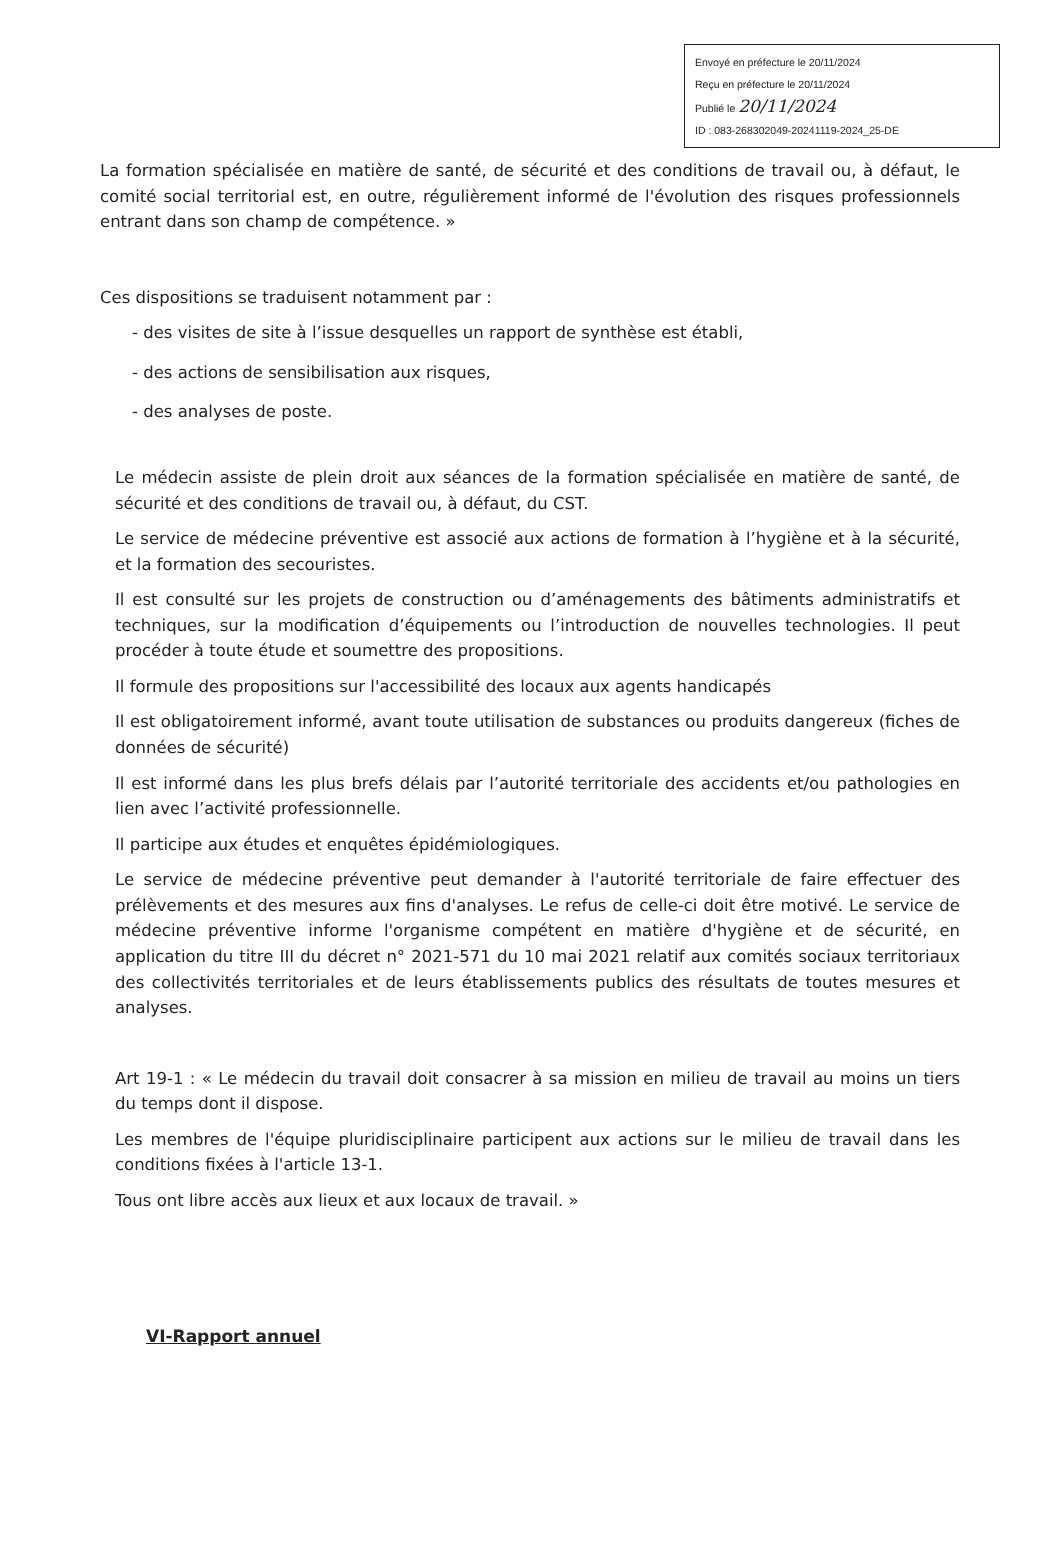Envoyé en préfecture le 20/11/2024
Reçu en préfecture le 20/11/2024
Publié le 20/11/2024
ID : 083-268302049-20241119-2024_25-DE
La formation spécialisée en matière de santé, de sécurité et des conditions de travail ou, à défaut, le comité social territorial est, en outre, régulièrement informé de l'évolution des risques professionnels entrant dans son champ de compétence. »
Ces dispositions se traduisent notamment par :
- des visites de site à l’issue desquelles un rapport de synthèse est établi,
- des actions de sensibilisation aux risques,
- des analyses de poste.
Le médecin assiste de plein droit aux séances de la formation spécialisée en matière de santé, de sécurité et des conditions de travail ou, à défaut, du CST.
Le service de médecine préventive est associé aux actions de formation à l’hygiène et à la sécurité, et la formation des secouristes.
Il est consulté sur les projets de construction ou d’aménagements des bâtiments administratifs et techniques, sur la modification d’équipements ou l’introduction de nouvelles technologies. Il peut procéder à toute étude et soumettre des propositions.
Il formule des propositions sur l'accessibilité des locaux aux agents handicapés
Il est obligatoirement informé, avant toute utilisation de substances ou produits dangereux (fiches de données de sécurité)
Il est informé dans les plus brefs délais par l’autorité territoriale des accidents et/ou pathologies en lien avec l’activité professionnelle.
Il participe aux études et enquêtes épidémiologiques.
Le service de médecine préventive peut demander à l'autorité territoriale de faire effectuer des prélèvements et des mesures aux fins d'analyses. Le refus de celle-ci doit être motivé. Le service de médecine préventive informe l'organisme compétent en matière d'hygiène et de sécurité, en application du titre III du décret n° 2021-571 du 10 mai 2021 relatif aux comités sociaux territoriaux des collectivités territoriales et de leurs établissements publics des résultats de toutes mesures et analyses.
Art 19-1 : « Le médecin du travail doit consacrer à sa mission en milieu de travail au moins un tiers du temps dont il dispose.
Les membres de l'équipe pluridisciplinaire participent aux actions sur le milieu de travail dans les conditions fixées à l'article 13-1.
Tous ont libre accès aux lieux et aux locaux de travail. »
VI-Rapport annuel